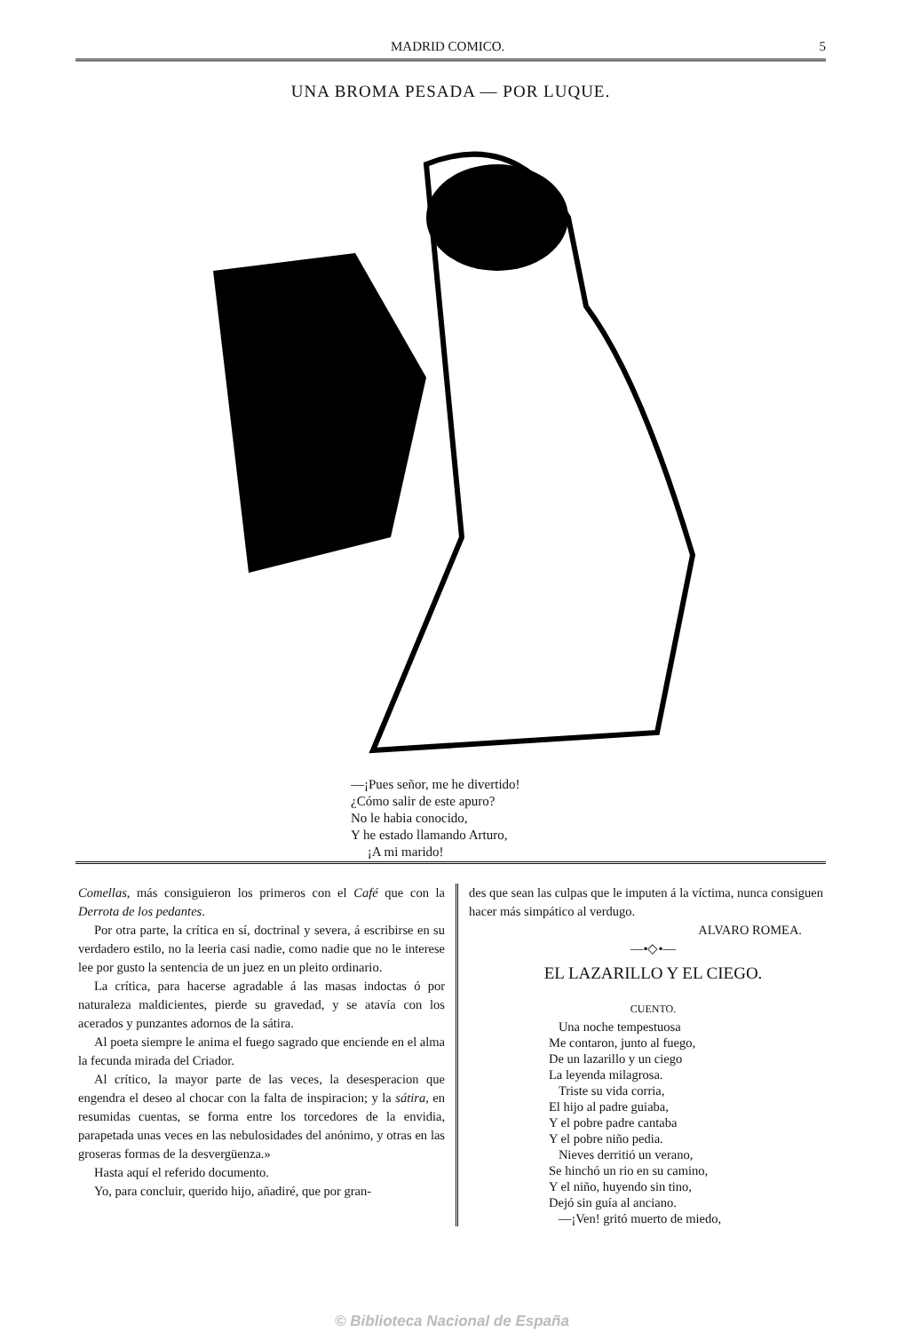MADRID COMICO. 5
UNA BROMA PESADA — POR LUQUE.
—¡Pues señor, me he divertido!
¿Cómo salir de este apuro?
No le habia conocido,
Y he estado llamando Arturo,
¡A mi marido!
Comellas, más consiguieron los primeros con el Café que con la Derrota de los pedantes.
Por otra parte, la crítica en sí, doctrinal y severa, á escribirse en su verdadero estilo, no la leeria casi nadie, como nadie que no le interese lee por gusto la sentencia de un juez en un pleito ordinario.
La crítica, para hacerse agradable á las masas indoctas ó por naturaleza maldicientes, pierde su gravedad, y se atavía con los acerados y punzantes adornos de la sátira.
Al poeta siempre le anima el fuego sagrado que enciende en el alma la fecunda mirada del Criador.
Al crítico, la mayor parte de las veces, la desesperacion que engendra el deseo al chocar con la falta de inspiracion; y la sátira, en resumidas cuentas, se forma entre los torcedores de la envidia, parapetada unas veces en las nebulosidades del anónimo, y otras en las groseras formas de la desvergüenza.»
Hasta aquí el referido documento.
Yo, para concluir, querido hijo, añadiré, que por gran-
des que sean las culpas que le imputen á la víctima, nunca consiguen hacer más simpático al verdugo.
ALVARO ROMEA.
—•◇•—
EL LAZARILLO Y EL CIEGO.
CUENTO.
Una noche tempestuosa
Me contaron, junto al fuego,
De un lazarillo y un ciego
La leyenda milagrosa.
Triste su vida corria,
El hijo al padre guiaba,
Y el pobre padre cantaba
Y el pobre niño pedia.
Nieves derritió un verano,
Se hinchó un rio en su camino,
Y el niño, huyendo sin tino,
Dejó sin guía al anciano.
—¡Ven! gritó muerto de miedo,
© Biblioteca Nacional de España